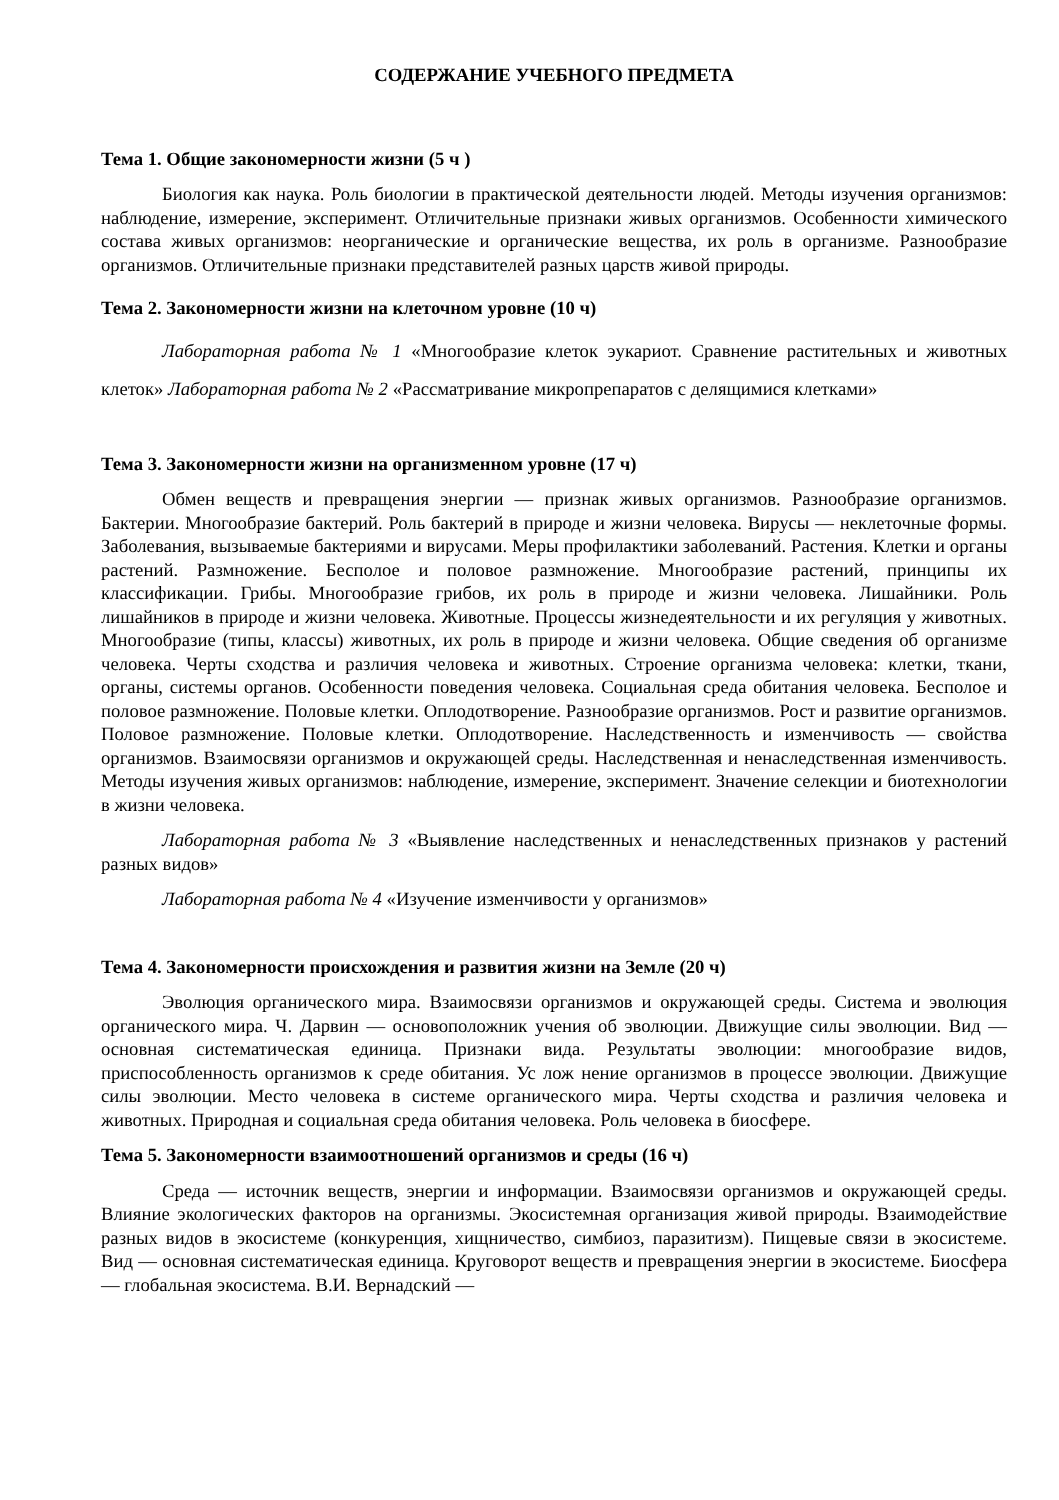СОДЕРЖАНИЕ УЧЕБНОГО ПРЕДМЕТА
Тема 1. Общие закономерности жизни (5 ч )
Биология как наука. Роль биологии в практической деятельности людей. Методы изучения организмов: наблюдение, измерение, эксперимент. Отличительные признаки живых организмов. Особенности химического состава живых организмов: неорганические и органические вещества, их роль в организме. Разнообразие организмов. Отличительные признаки представителей разных царств живой природы.
Тема 2. Закономерности жизни на клеточном уровне (10 ч)
Лабораторная работа № 1 «Многообразие клеток эукариот. Сравнение растительных и животных клеток» Лабораторная работа № 2 «Рассматривание микропрепаратов с делящимися клетками»
Тема 3. Закономерности жизни на организменном уровне (17 ч)
Обмен веществ и превращения энергии — признак живых организмов. Разнообразие организмов. Бактерии. Многообразие бактерий. Роль бактерий в природе и жизни человека. Вирусы — неклеточные формы. Заболевания, вызываемые бактериями и вирусами. Меры профилактики заболеваний. Растения. Клетки и органы растений. Размножение. Бесполое и половое размножение. Многообразие растений, принципы их классификации. Грибы. Многообразие грибов, их роль в природе и жизни человека. Лишайники. Роль лишайников в природе и жизни человека. Животные. Процессы жизнедеятельности и их регуляция у животных. Многообразие (типы, классы) животных, их роль в природе и жизни человека. Общие сведения об организме человека. Черты сходства и различия человека и животных. Строение организма человека: клетки, ткани, органы, системы органов. Особенности поведения человека. Социальная среда обитания человека. Бесполое и половое размножение. Половые клетки. Оплодотворение. Разнообразие организмов. Рост и развитие организмов. Половое размножение. Половые клетки. Оплодотворение. Наследственность и изменчивость — свойства организмов. Взаимосвязи организмов и окружающей среды. Наследственная и ненаследственная изменчивость. Методы изучения живых организмов: наблюдение, измерение, эксперимент. Значение селекции и биотехнологии в жизни человека.
Лабораторная работа № 3 «Выявление наследственных и ненаследственных признаков у растений разных видов»
Лабораторная работа № 4 «Изучение изменчивости у организмов»
Тема 4. Закономерности происхождения и развития жизни на Земле (20 ч)
Эволюция органического мира. Взаимосвязи организмов и окружающей среды. Система и эволюция органического мира. Ч. Дарвин — основоположник учения об эволюции. Движущие силы эволюции. Вид — основная систематическая единица. Признаки вида. Результаты эволюции: многообразие видов, приспособленность организмов к среде обитания. Ус лож нение организмов в процессе эволюции. Движущие силы эволюции. Место человека в системе органического мира. Черты сходства и различия человека и животных. Природная и социальная среда обитания человека. Роль человека в биосфере.
Тема 5. Закономерности взаимоотношений организмов и среды (16 ч)
Среда — источник веществ, энергии и информации. Взаимосвязи организмов и окружающей среды. Влияние экологических факторов на организмы. Экосистемная организация живой природы. Взаимодействие разных видов в экосистеме (конкуренция, хищничество, симбиоз, паразитизм). Пищевые связи в экосистеме. Вид — основная систематическая единица. Круговорот веществ и превращения энергии в экосистеме. Биосфера — глобальная экосистема. В.И. Вернадский —